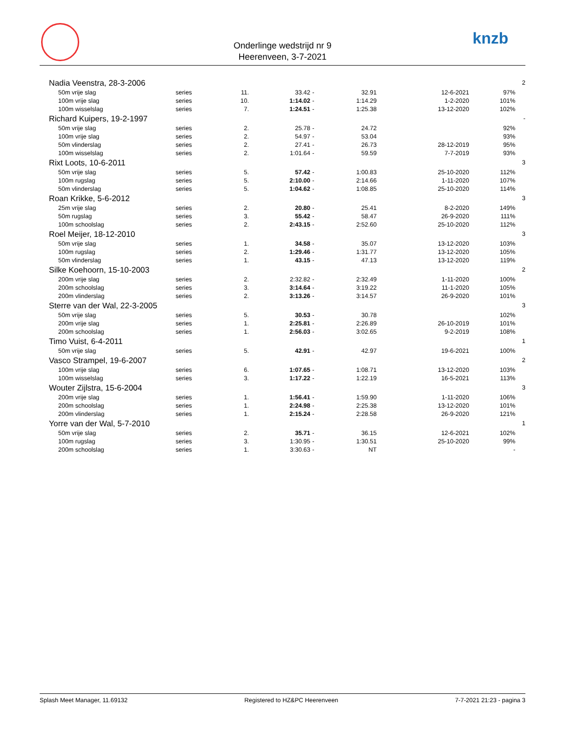Onderlinge wedstrijd nr 9
Heerenveen, 3-7-2021
knzb
| Nadia Veenstra, 28-3-2006 | | | | | | | | 2 |
| 50m vrije slag | series | 11. | 33.42 | - | 32.91 | 12-6-2021 | 97% | |
| 100m vrije slag | series | 10. | 1:14.02 | - | 1:14.29 | 1-2-2020 | 101% | |
| 100m wisselslag | series | 7. | 1:24.51 | - | 1:25.38 | 13-12-2020 | 102% | |
| Richard Kuipers, 19-2-1997 | | | | | | | | - |
| 50m vrije slag | series | 2. | 25.78 | - | 24.72 | | 92% | |
| 100m vrije slag | series | 2. | 54.97 | - | 53.04 | | 93% | |
| 50m vlinderslag | series | 2. | 27.41 | - | 26.73 | 28-12-2019 | 95% | |
| 100m wisselslag | series | 2. | 1:01.64 | - | 59.59 | 7-7-2019 | 93% | |
| Rixt Loots, 10-6-2011 | | | | | | | | 3 |
| 50m vrije slag | series | 5. | 57.42 | - | 1:00.83 | 25-10-2020 | 112% | |
| 100m rugslag | series | 5. | 2:10.00 | - | 2:14.66 | 1-11-2020 | 107% | |
| 50m vlinderslag | series | 5. | 1:04.62 | - | 1:08.85 | 25-10-2020 | 114% | |
| Roan Krikke, 5-6-2012 | | | | | | | | 3 |
| 25m vrije slag | series | 2. | 20.80 | - | 25.41 | 8-2-2020 | 149% | |
| 50m rugslag | series | 3. | 55.42 | - | 58.47 | 26-9-2020 | 111% | |
| 100m schoolslag | series | 2. | 2:43.15 | - | 2:52.60 | 25-10-2020 | 112% | |
| Roel Meijer, 18-12-2010 | | | | | | | | 3 |
| 50m vrije slag | series | 1. | 34.58 | - | 35.07 | 13-12-2020 | 103% | |
| 100m rugslag | series | 2. | 1:29.46 | - | 1:31.77 | 13-12-2020 | 105% | |
| 50m vlinderslag | series | 1. | 43.15 | - | 47.13 | 13-12-2020 | 119% | |
| Silke Koehoorn, 15-10-2003 | | | | | | | | 2 |
| 200m vrije slag | series | 2. | 2:32.82 | - | 2:32.49 | 1-11-2020 | 100% | |
| 200m schoolslag | series | 3. | 3:14.64 | - | 3:19.22 | 11-1-2020 | 105% | |
| 200m vlinderslag | series | 2. | 3:13.26 | - | 3:14.57 | 26-9-2020 | 101% | |
| Sterre van der Wal, 22-3-2005 | | | | | | | | 3 |
| 50m vrije slag | series | 5. | 30.53 | - | 30.78 | | 102% | |
| 200m vrije slag | series | 1. | 2:25.81 | - | 2:26.89 | 26-10-2019 | 101% | |
| 200m schoolslag | series | 1. | 2:56.03 | - | 3:02.65 | 9-2-2019 | 108% | |
| Timo Vuist, 6-4-2011 | | | | | | | | 1 |
| 50m vrije slag | series | 5. | 42.91 | - | 42.97 | 19-6-2021 | 100% | |
| Vasco Strampel, 19-6-2007 | | | | | | | | 2 |
| 100m vrije slag | series | 6. | 1:07.65 | - | 1:08.71 | 13-12-2020 | 103% | |
| 100m wisselslag | series | 3. | 1:17.22 | - | 1:22.19 | 16-5-2021 | 113% | |
| Wouter Zijlstra, 15-6-2004 | | | | | | | | 3 |
| 200m vrije slag | series | 1. | 1:56.41 | - | 1:59.90 | 1-11-2020 | 106% | |
| 200m schoolslag | series | 1. | 2:24.98 | - | 2:25.38 | 13-12-2020 | 101% | |
| 200m vlinderslag | series | 1. | 2:15.24 | - | 2:28.58 | 26-9-2020 | 121% | |
| Yorre van der Wal, 5-7-2010 | | | | | | | | 1 |
| 50m vrije slag | series | 2. | 35.71 | - | 36.15 | 12-6-2021 | 102% | |
| 100m rugslag | series | 3. | 1:30.95 | - | 1:30.51 | 25-10-2020 | 99% | |
| 200m schoolslag | series | 1. | 3:30.63 | - | NT | | - | |
Splash Meet Manager, 11.69132 Registered to HZ&PC Heerenveen 7-7-2021 21:23 - pagina 3